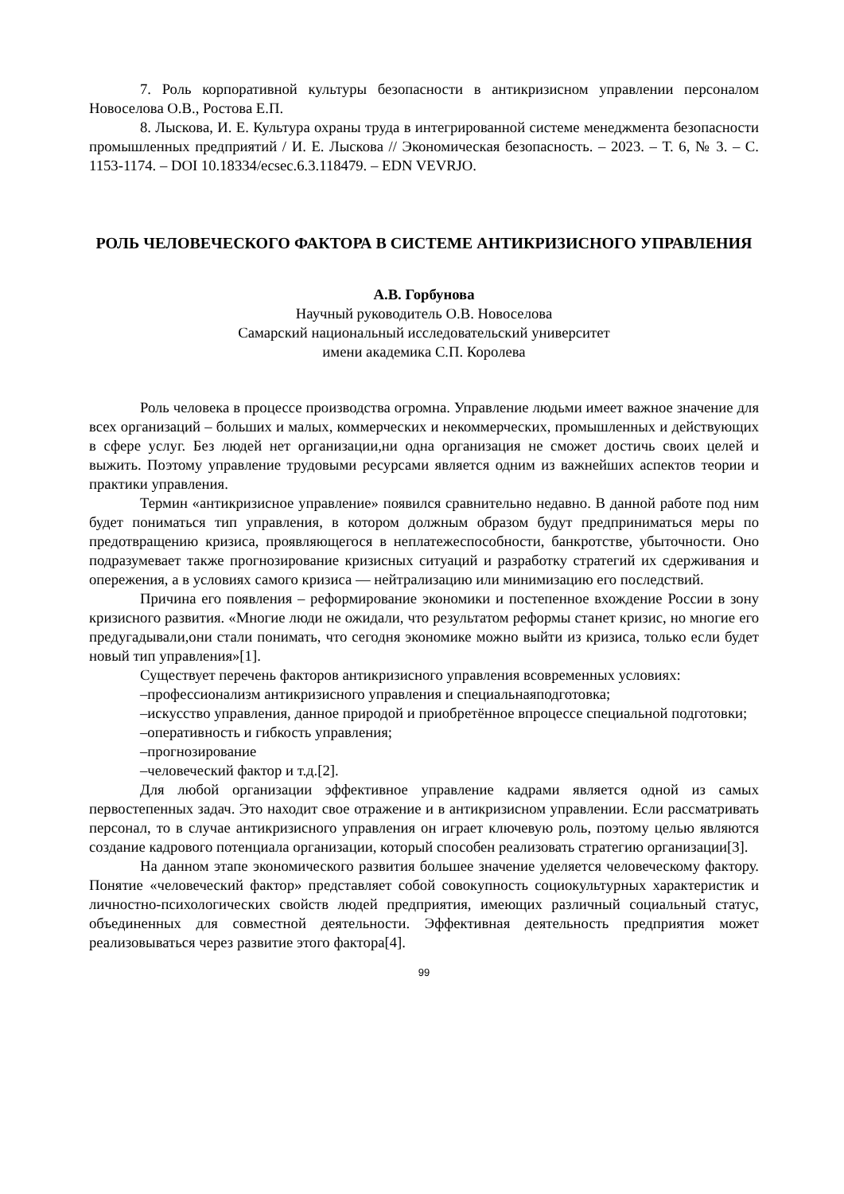7. Роль корпоративной культуры безопасности в антикризисном управлении персоналом Новоселова О.В., Ростова Е.П.
8. Лыскова, И. Е. Культура охраны труда в интегрированной системе менеджмента безопасности промышленных предприятий / И. Е. Лыскова // Экономическая безопасность. – 2023. – Т. 6, № 3. – С. 1153-1174. – DOI 10.18334/ecsec.6.3.118479. – EDN VEVRJO.
РОЛЬ ЧЕЛОВЕЧЕСКОГО ФАКТОРА В СИСТЕМЕ АНТИКРИЗИСНОГО УПРАВЛЕНИЯ
А.В. Горбунова
Научный руководитель О.В. Новоселова
Самарский национальный исследовательский университет
имени академика С.П. Королева
Роль человека в процессе производства огромна. Управление людьми имеет важное значение для всех организаций – больших и малых, коммерческих и некоммерческих, промышленных и действующих в сфере услуг. Без людей нет организации,ни одна организация не сможет достичь своих целей и выжить. Поэтому управление трудовыми ресурсами является одним из важнейших аспектов теории и практики управления.
Термин «антикризисное управление» появился сравнительно недавно. В данной работе под ним будет пониматься тип управления, в котором должным образом будут предприниматься меры по предотвращению кризиса, проявляющегося в неплатежеспособности, банкротстве, убыточности. Оно подразумевает также прогнозирование кризисных ситуаций и разработку стратегий их сдерживания и опережения, а в условиях самого кризиса — нейтрализацию или минимизацию его последствий.
Причина его появления – реформирование экономики и постепенное вхождение России в зону кризисного развития. «Многие люди не ожидали, что результатом реформы станет кризис, но многие его предугадывали,они стали понимать, что сегодня экономике можно выйти из кризиса, только если будет новый тип управления»[1].
Существует перечень факторов антикризисного управления всовременных условиях:
–профессионализм антикризисного управления и специальнаяподготовка;
–искусство управления, данное природой и приобретённое впроцессе специальной подготовки;
–оперативность и гибкость управления;
–прогнозирование
–человеческий фактор и т.д.[2].
Для любой организации эффективное управление кадрами является одной из самых первостепенных задач. Это находит свое отражение и в антикризисном управлении. Если рассматривать персонал, то в случае антикризисного управления он играет ключевую роль, поэтому целью являются создание кадрового потенциала организации, который способен реализовать стратегию организации[3].
На данном этапе экономического развития большее значение уделяется человеческому фактору. Понятие «человеческий фактор» представляет собой совокупность социокультурных характеристик и личностно-психологических свойств людей предприятия, имеющих различный социальный статус, объединенных для совместной деятельности. Эффективная деятельность предприятия может реализовываться через развитие этого фактора[4].
99